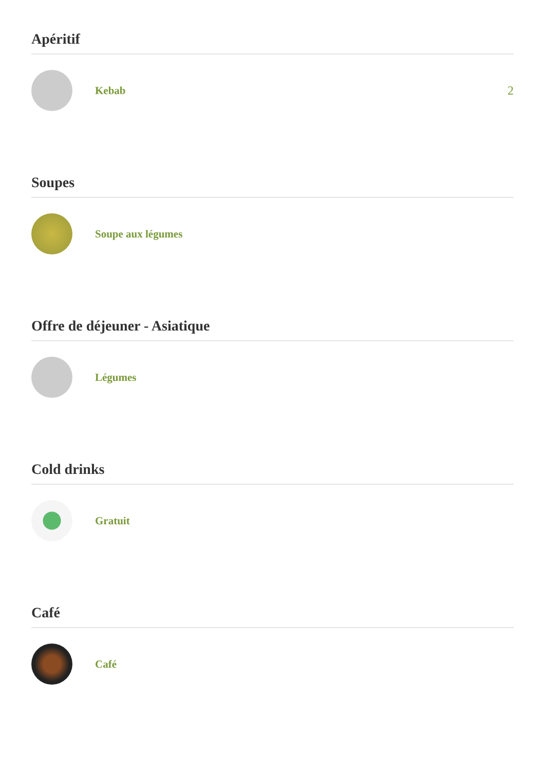Apéritif
Kebab 2
Soupes
Soupe aux légumes
Offre de déjeuner - Asiatique
Légumes
Cold drinks
Gratuit
Café
Café